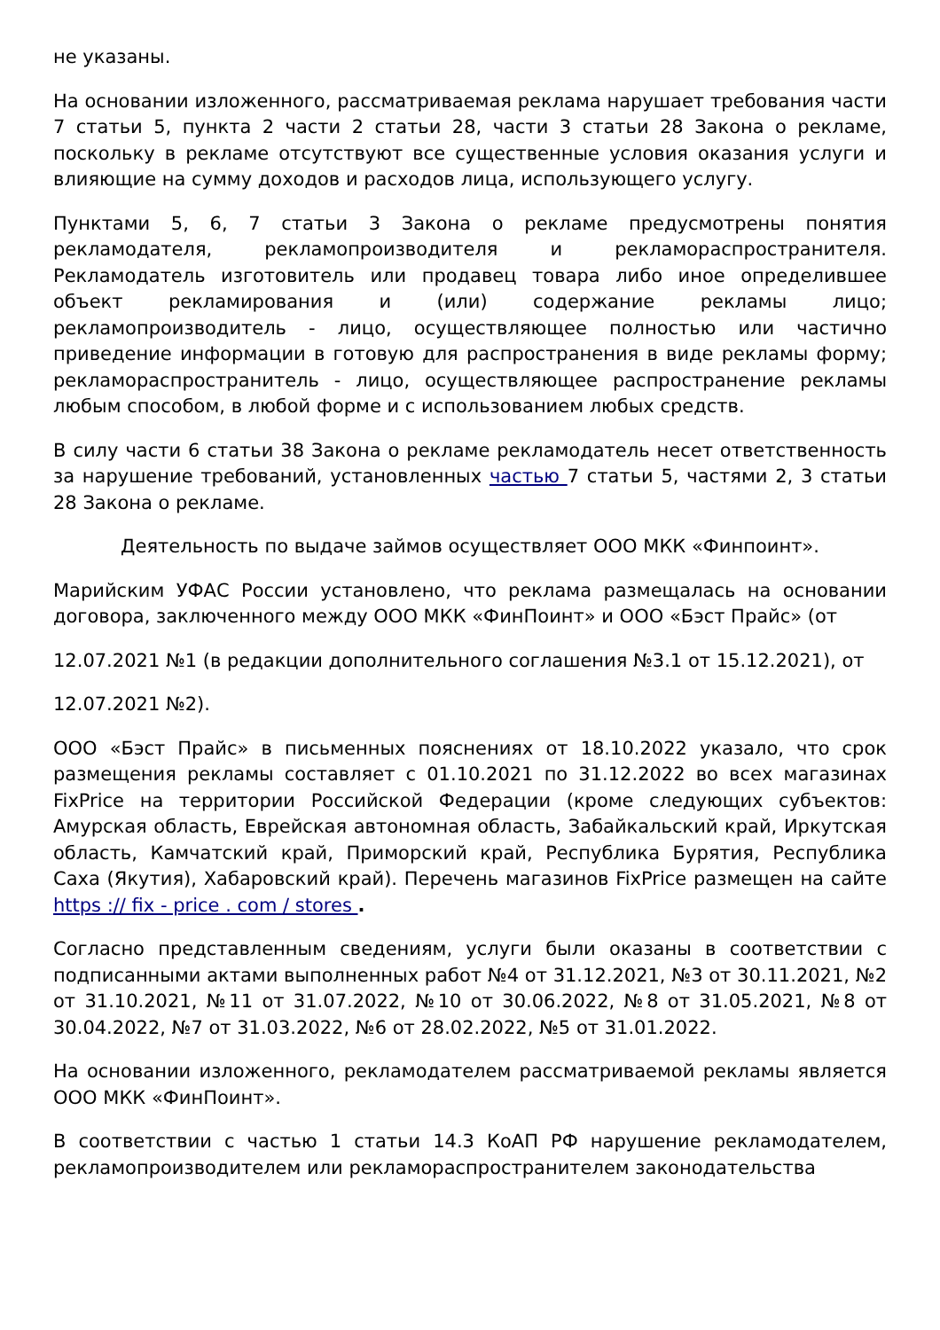не указаны.
На основании изложенного, рассматриваемая реклама нарушает требования части 7 статьи 5, пункта 2 части 2 статьи 28, части 3 статьи 28 Закона о рекламе, поскольку в рекламе отсутствуют все существенные условия оказания услуги и влияющие на сумму доходов и расходов лица, использующего услугу.
Пунктами 5, 6, 7 статьи 3 Закона о рекламе предусмотрены понятия рекламодателя, рекламопроизводителя и рекламораспространителя. Рекламодатель изготовитель или продавец товара либо иное определившее объект рекламирования и (или) содержание рекламы лицо; рекламопроизводитель - лицо, осуществляющее полностью или частично приведение информации в готовую для распространения в виде рекламы форму; рекламораспространитель - лицо, осуществляющее распространение рекламы любым способом, в любой форме и с использованием любых средств.
В силу части 6 статьи 38 Закона о рекламе рекламодатель несет ответственность за нарушение требований, установленных частью 7 статьи 5, частями 2, 3 статьи 28 Закона о рекламе.
Деятельность по выдаче займов осуществляет ООО МКК «Финпоинт».
Марийским УФАС России установлено, что реклама размещалась на основании договора, заключенного между ООО МКК «ФинПоинт» и ООО «Бэст Прайс» (от
12.07.2021 №1 (в редакции дополнительного соглашения №3.1 от 15.12.2021), от
12.07.2021 №2).
ООО «Бэст Прайс» в письменных пояснениях от 18.10.2022 указало, что срок размещения рекламы составляет с 01.10.2021 по 31.12.2022 во всех магазинах FixPrice на территории Российской Федерации (кроме следующих субъектов: Амурская область, Еврейская автономная область, Забайкальский край, Иркутская область, Камчатский край, Приморский край, Республика Бурятия, Республика Саха (Якутия), Хабаровский край). Перечень магазинов FixPrice размещен на сайте https :// fix - price . com / stores .
Согласно представленным сведениям, услуги были оказаны в соответствии с подписанными актами выполненных работ №4 от 31.12.2021, №3 от 30.11.2021, №2 от 31.10.2021, №11 от 31.07.2022, №10 от 30.06.2022, №8 от 31.05.2021, №8 от 30.04.2022, №7 от 31.03.2022, №6 от 28.02.2022, №5 от 31.01.2022.
На основании изложенного, рекламодателем рассматриваемой рекламы является ООО МКК «ФинПоинт».
В соответствии с частью 1 статьи 14.3 КоАП РФ нарушение рекламодателем, рекламопроизводителем или рекламораспространителем законодательства